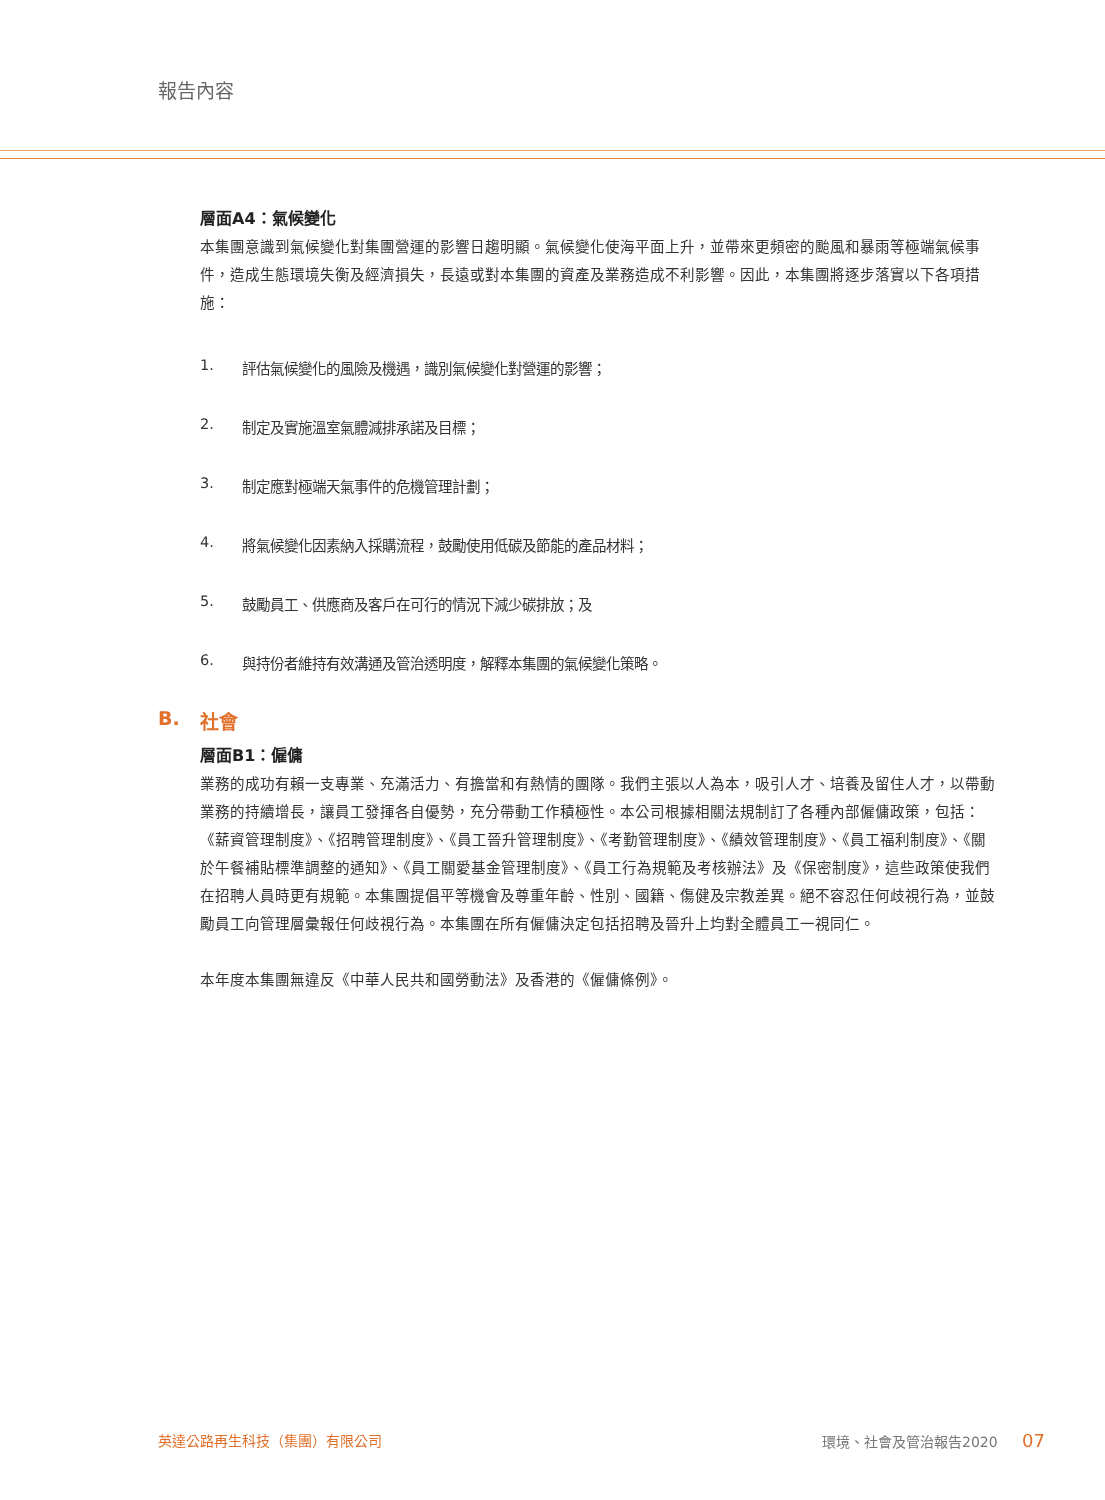報告內容
層面A4：氣候變化
本集團意識到氣候變化對集團營運的影響日趨明顯。氣候變化使海平面上升，並帶來更頻密的颱風和暴雨等極端氣候事件，造成生態環境失衡及經濟損失，長遠或對本集團的資產及業務造成不利影響。因此，本集團將逐步落實以下各項措施：
1. 評估氣候變化的風險及機遇，識別氣候變化對營運的影響；
2. 制定及實施溫室氣體減排承諾及目標；
3. 制定應對極端天氣事件的危機管理計劃；
4. 將氣候變化因素納入採購流程，鼓勵使用低碳及節能的產品材料；
5. 鼓勵員工、供應商及客戶在可行的情況下減少碳排放；及
6. 與持份者維持有效溝通及管治透明度，解釋本集團的氣候變化策略。
B. 社會
層面B1：僱傭
業務的成功有賴一支專業、充滿活力、有擔當和有熱情的團隊。我們主張以人為本，吸引人才、培養及留住人才，以帶動業務的持續增長，讓員工發揮各自優勢，充分帶動工作積極性。本公司根據相關法規制訂了各種內部僱傭政策，包括：《薪資管理制度》、《招聘管理制度》、《員工晉升管理制度》、《考勤管理制度》、《績效管理制度》、《員工福利制度》、《關於午餐補貼標準調整的通知》、《員工關愛基金管理制度》、《員工行為規範及考核辦法》及《保密制度》，這些政策使我們在招聘人員時更有規範。本集團提倡平等機會及尊重年齡、性別、國籍、傷健及宗教差異。絕不容忍任何歧視行為，並鼓勵員工向管理層彙報任何歧視行為。本集團在所有僱傭決定包括招聘及晉升上均對全體員工一視同仁。
本年度本集團無違反《中華人民共和國勞動法》及香港的《僱傭條例》。
英達公路再生科技（集團）有限公司 環境、社會及管治報告2020 07